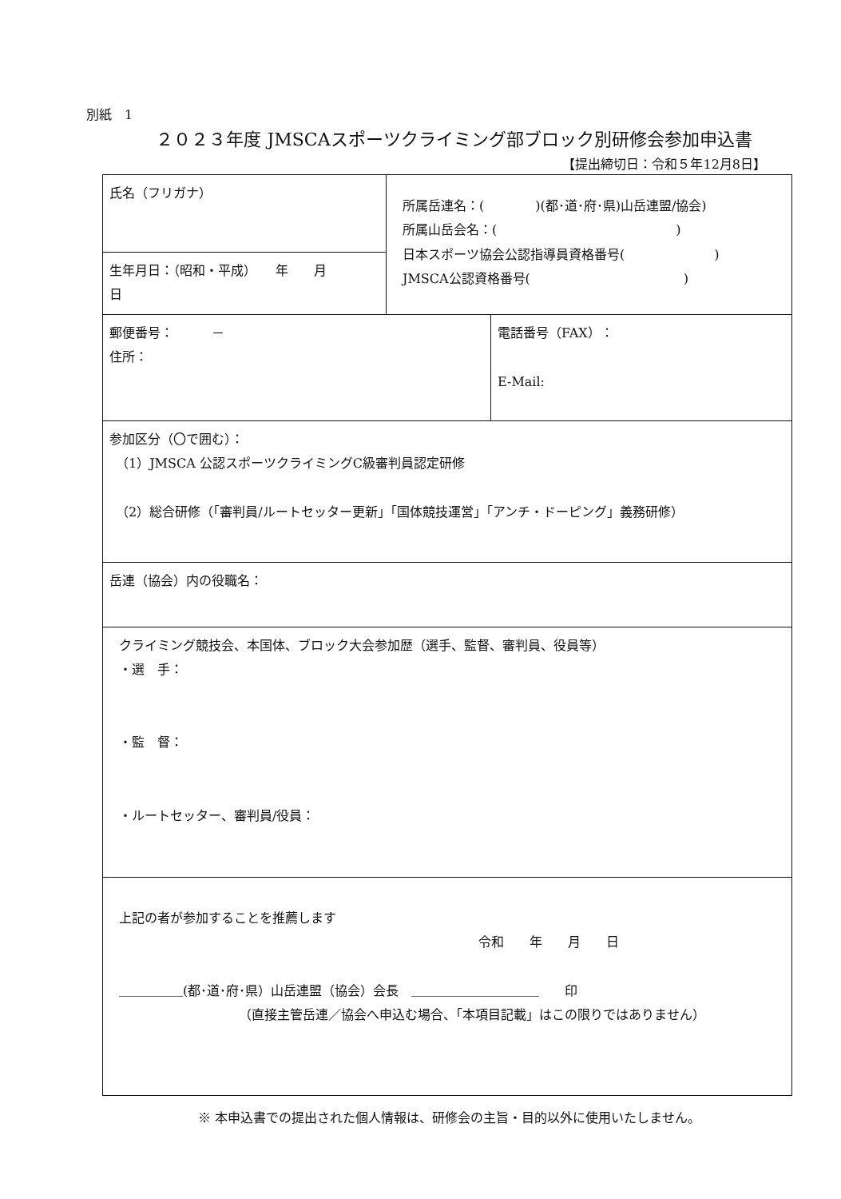別紙　1
２０２３年度 JMSCAスポーツクライミング部ブロック別研修会参加申込書
【提出締切日：令和５年12月8日】
| 氏名（フリガナ） | 所属岳連名：( )(都･道･府･県)山岳連盟/協会) 所属山岳会名：( ) 日本スポーツ協会公認指導員資格番号( ) JMSCA公認資格番号( ) | |
| 生年月日：（昭和・平成） 年 月 日 | | |
| 郵便番号： － 住所： | | 電話番号（FAX）： E-Mail: |
| 参加区分（〇で囲む）： （1）JMSCA 公認スポーツクライミングC級審判員認定研修 （2）総合研修（「審判員/ルートセッター更新」「国体競技運営」「アンチ・ドーピング」義務研修） | | |
| 岳連（協会）内の役職名： | | |
| クライミング競技会、本国体、ブロック大会参加歴（選手、監督、審判員、役員等） ・選 手： ・監 督： ・ルートセッター、審判員/役員： | | |
| 上記の者が参加することを推薦します 令和 年 月 日 ＿＿＿＿＿(都･道･府･県）山岳連盟（協会）会長 ＿＿＿＿＿＿＿＿＿＿ 印 （直接主管岳連／協会へ申込む場合、「本項目記載」はこの限りではありません） | | |
※ 本申込書での提出された個人情報は、研修会の主旨・目的以外に使用いたしません。